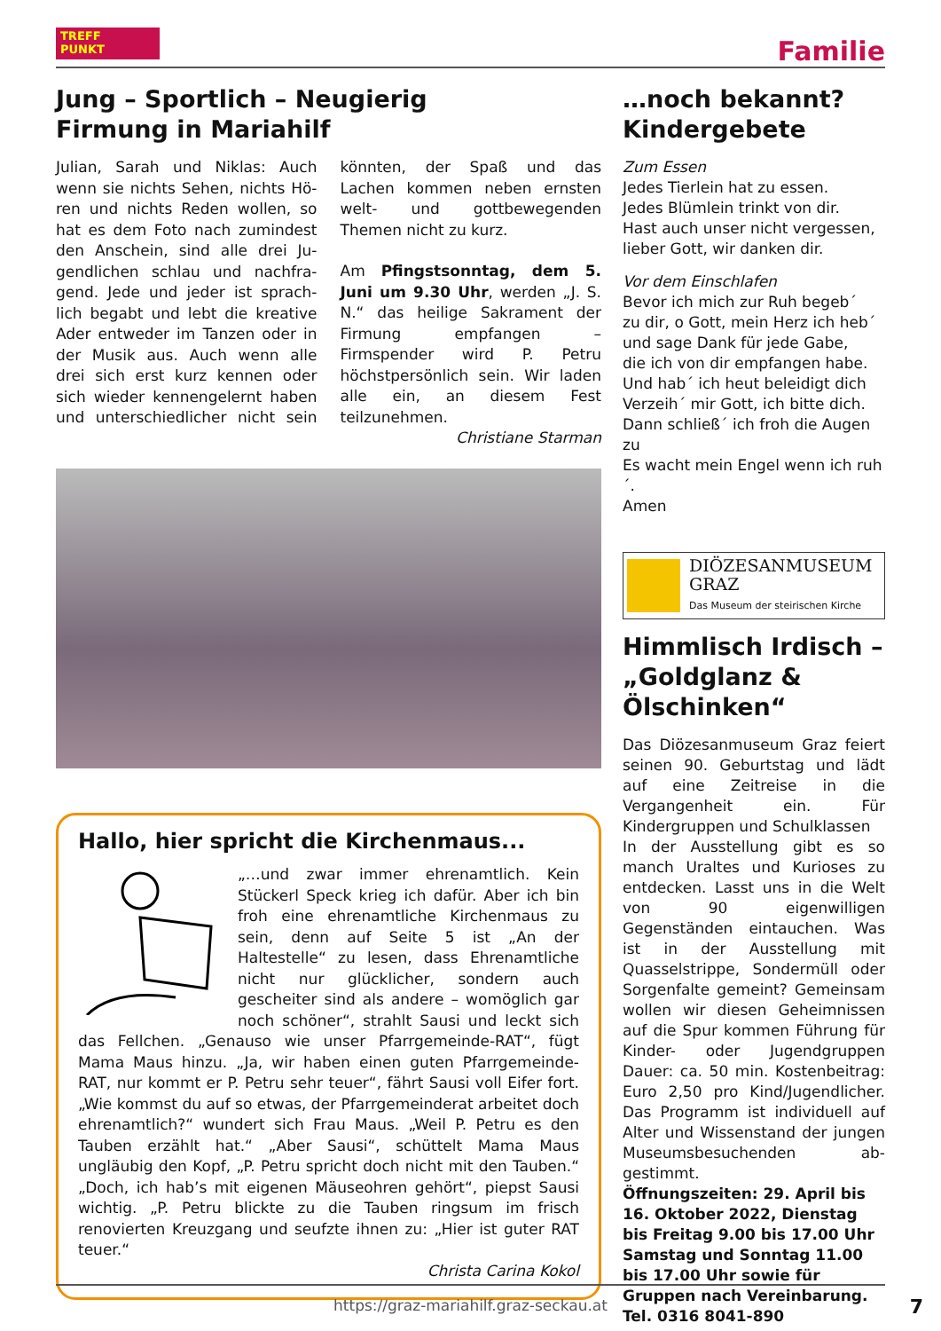TREFF
PUNKT
Familie
Jung – Sportlich – Neugierig
Firmung in Mariahilf
Julian, Sarah und Niklas: Auch wenn sie nichts Sehen, nichts Hö­ren und nichts Reden wollen, so hat es dem Foto nach zumindest den Anschein, sind alle drei Ju­gendlichen schlau und nachfra­gend. Jede und jeder ist sprach­lich begabt und lebt die kreative Ader entweder im Tanzen oder in der Musik aus. Auch wenn alle drei sich erst kurz kennen oder sich wie­der kennengelernt haben und un­terschiedlicher nicht sein könnten, der Spaß und das Lachen kommen neben ernsten welt- und gottbe­wegenden Themen nicht zu kurz.
Am Pfingstsonntag, dem 5. Juni um 9.30 Uhr, werden „J. S. N.“ das heilige Sakrament der Firmung empfangen – Firmspender wird P. Petru höchstpersönlich sein. Wir laden alle ein, an diesem Fest teilzunehmen.
Christiane Starman
Hallo, hier spricht die Kirchenmaus...
„…und zwar immer ehrenamtlich. Kein Stückerl Speck krieg ich dafür. Aber ich bin froh eine ehrenamtliche Kirchenmaus zu sein, denn auf Seite 5 ist „An der Haltestelle“ zu lesen, dass Ehrenamtliche nicht nur glück­licher, sondern auch gescheiter sind als andere – womöglich gar noch schöner“, strahlt Sausi und leckt sich das Fellchen. „Genauso wie unser Pfarrgemeinde-RAT“, fügt Mama Maus hin­zu. „Ja, wir haben einen guten Pfarrgemeinde-RAT, nur kommt er P. Petru sehr teuer“, fährt Sausi voll Eifer fort. „Wie kommst du auf so etwas, der Pfarrgemeinderat arbeitet doch ehrenamtlich?“ wundert sich Frau Maus. „Weil P. Petru es den Tauben erzählt hat.“ „Aber Sausi“, schüttelt Mama Maus ungläubig den Kopf, „P. Petru spricht doch nicht mit den Tauben.“ „Doch, ich hab’s mit eigenen Mäuseohren gehört“, piepst Sausi wichtig. „P. Petru blickte zu die Tauben ringsum im frisch renovierten Kreuzgang und seufzte ihnen zu: „Hier ist guter RAT teuer.“
Christa Carina Kokol
…noch bekannt?
Kindergebete
Zum Essen
Jedes Tierlein hat zu essen.
Jedes Blümlein trinkt von dir.
Hast auch unser nicht vergessen,
lieber Gott, wir danken dir.
Vor dem Einschlafen
Bevor ich mich zur Ruh begeb´
zu dir, o Gott, mein Herz ich heb´
und sage Dank für jede Gabe,
die ich von dir empfangen habe.
Und hab´ ich heut beleidigt dich
Verzeih´ mir Gott, ich bitte dich.
Dann schließ´ ich froh die Augen zu
Es wacht mein Engel wenn ich ruh´.
Amen
DIÖZESANMUSEUM
GRAZ
Das Museum der steirischen Kirche
Himmlisch Irdisch – „Goldglanz & Ölschinken“
Das Diözesanmuseum Graz feiert seinen 90. Geburtstag und lädt auf eine Zeitreise in die Vergangen­heit ein. Für Kindergruppen und Schulklassen
In der Ausstellung gibt es so manch Uraltes und Kurioses zu entdecken. Lasst uns in die Welt von 90 eigen­willigen Gegenständen eintau­chen. Was ist in der Ausstellung mit Quasselstrippe, Sondermüll oder Sorgenfalte gemeint? Gemeinsam wollen wir diesen Geheimnissen auf die Spur kommen Führung für Kinder- oder Jugendgruppen Dauer: ca. 50 min. Kostenbeitrag: Euro 2,50 pro Kind/Jugendlicher. Das Programm ist individuell auf Alter und Wissenstand der jungen Museumsbesuchenden ab­gestimmt.
Öffnungszeiten: 29. April bis 16. Oktober 2022, Dienstag bis Freitag 9.00 bis 17.00 Uhr Samstag und Sonntag 11.00 bis 17.00 Uhr sowie für Gruppen nach Vereinbarung.
Tel. 0316 8041-890
https://graz-mariahilf.graz-seckau.at
7